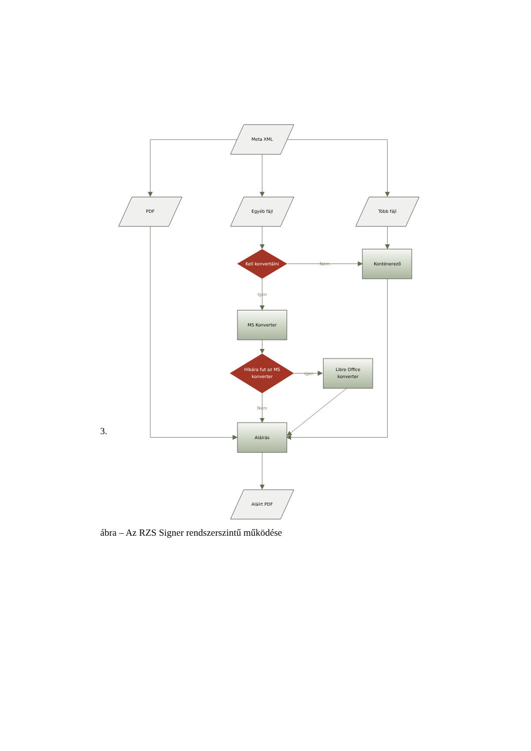Meta XML
PDF
Egyéb fájl
Több fájl
Kell konvertálni
Nem
Konténerező
Igen
MS Konverter
Hibára fut az MS
konverter
igen
Libre Office
konverter
Nem
Aláírás
Aláírt PDF
3.
ábra – Az RZS Signer rendszerszintű működése